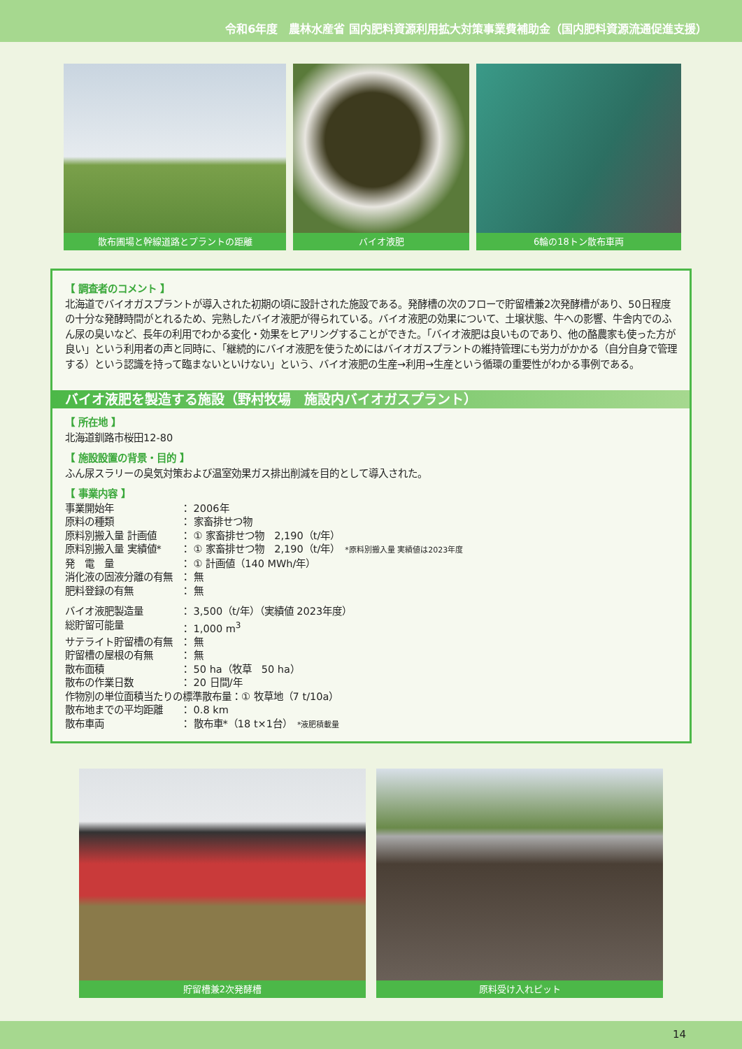令和6年度　農林水産省 国内肥料資源利用拡大対策事業費補助金（国内肥料資源流通促進支援）
散布圃場と幹線道路とプラントの距離 バイオ液肥 6輪の18トン散布車両
【 調査者のコメント 】
北海道でバイオガスプラントが導入された初期の頃に設計された施設である。発酵槽の次のフローで貯留槽兼2次発酵槽があり、50日程度の十分な発酵時間がとれるため、完熟したバイオ液肥が得られている。バイオ液肥の効果について、土壌状態、牛への影響、牛舎内でのふん尿の臭いなど、長年の利用でわかる変化・効果をヒアリングすることができた。「バイオ液肥は良いものであり、他の酪農家も使った方が良い」という利用者の声と同時に、「継続的にバイオ液肥を使うためにはバイオガスプラントの維持管理にも労力がかかる（自分自身で管理する）という認識を持って臨まないといけない」という、バイオ液肥の生産→利用→生産という循環の重要性がわかる事例である。
バイオ液肥を製造する施設（野村牧場　施設内バイオガスプラント）
【 所在地 】
北海道釧路市桜田12-80
【 施設設置の背景・目的 】
ふん尿スラリーの臭気対策および温室効果ガス排出削減を目的として導入された。
【 事業内容 】
| 事業開始年 | ： 2006年 |
| 原料の種類 | ： 家畜排せつ物 |
| 原料別搬入量 計画値 | ： ① 家畜排せつ物 2,190（t/年） |
| 原料別搬入量 実績値* | ： ① 家畜排せつ物 2,190（t/年） *原料別搬入量 実績値は2023年度 |
| 発 電 量 | ： ① 計画値（140 MWh/年） |
| 消化液の固液分離の有無 | ： 無 |
| 肥料登録の有無 | ： 無 |
| バイオ液肥製造量 | ： 3,500（t/年）（実績値 2023年度） |
| 総貯留可能量 | ： 1,000 m<sup>3</sup> |
| サテライト貯留槽の有無 | ： 無 |
| 貯留槽の屋根の有無 | ： 無 |
| 散布面積 | ： 50 ha（牧草 50 ha） |
| 散布の作業日数 | ： 20 日間/年 |
| 作物別の単位面積当たりの標準散布量：① 牧草地（7 t/10a） | |
| 散布地までの平均距離 | ： 0.8 km |
| 散布車両 | ： 散布車*（18 t×1台） *液肥積載量 |
貯留槽兼2次発酵槽 原料受け入れピット
14